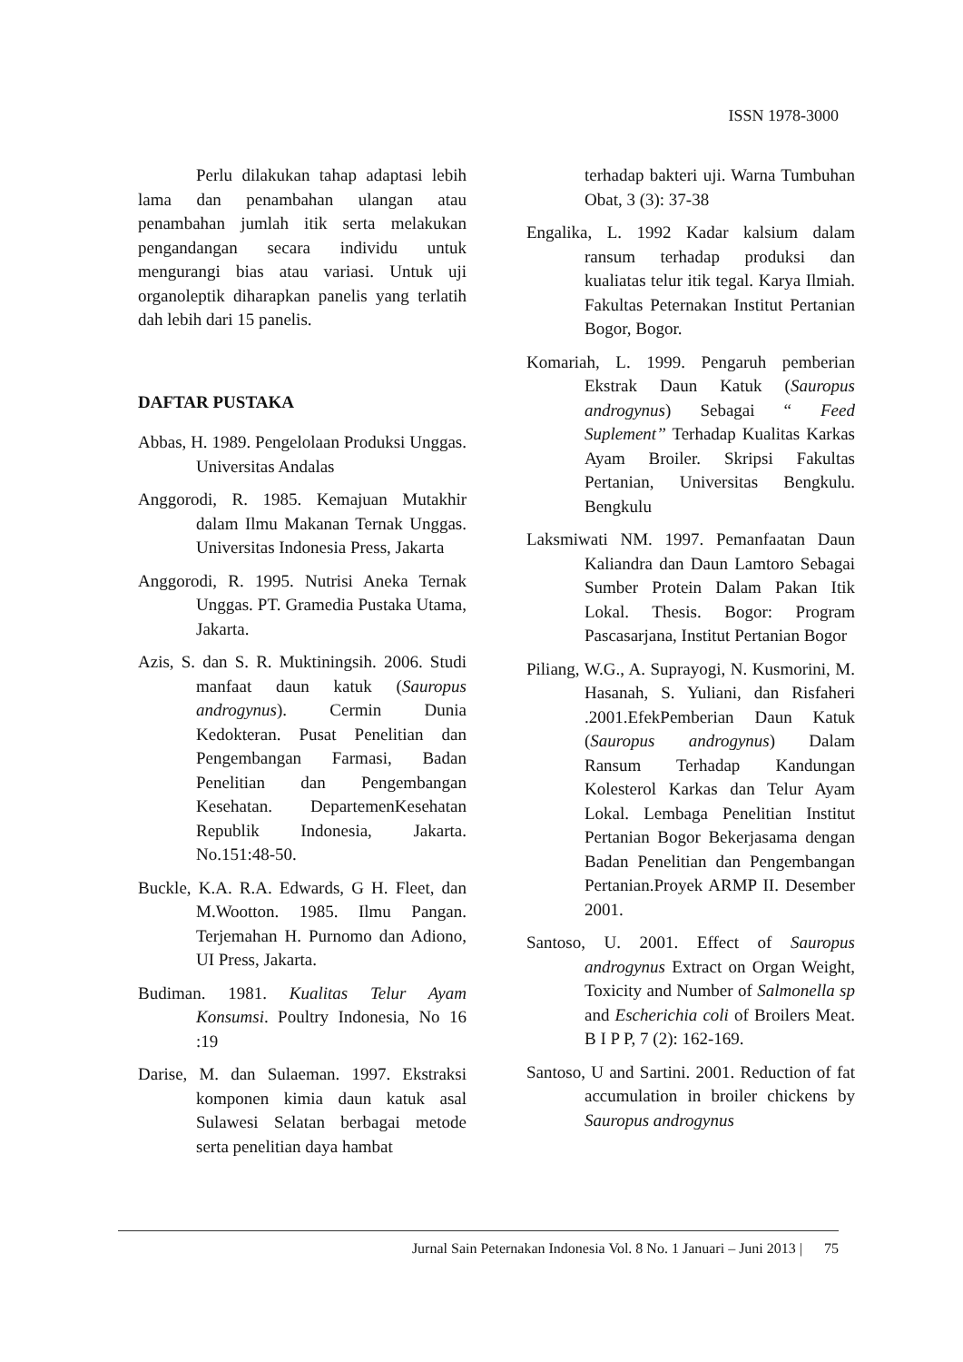ISSN 1978-3000
Perlu dilakukan tahap adaptasi lebih lama dan penambahan ulangan atau penambahan jumlah itik serta melakukan pengandangan secara individu untuk mengurangi bias atau variasi. Untuk uji organoleptik diharapkan panelis yang terlatih dah lebih dari 15 panelis.
DAFTAR PUSTAKA
Abbas, H. 1989. Pengelolaan Produksi Unggas. Universitas Andalas
Anggorodi, R. 1985. Kemajuan Mutakhir dalam Ilmu Makanan Ternak Unggas. Universitas Indonesia Press, Jakarta
Anggorodi, R. 1995. Nutrisi Aneka Ternak Unggas. PT. Gramedia Pustaka Utama, Jakarta.
Azis, S. dan S. R. Muktiningsih. 2006. Studi manfaat daun katuk (Sauropus androgynus). Cermin Dunia Kedokteran. Pusat Penelitian dan Pengembangan Farmasi, Badan Penelitian dan Pengembangan Kesehatan. DepartemenKesehatan Republik Indonesia, Jakarta. No.151:48-50.
Buckle, K.A. R.A. Edwards, G H. Fleet, dan M.Wootton. 1985. Ilmu Pangan. Terjemahan H. Purnomo dan Adiono, UI Press, Jakarta.
Budiman. 1981. Kualitas Telur Ayam Konsumsi. Poultry Indonesia, No 16 :19
Darise, M. dan Sulaeman. 1997. Ekstraksi komponen kimia daun katuk asal Sulawesi Selatan berbagai metode serta penelitian daya hambat
terhadap bakteri uji. Warna Tumbuhan Obat, 3 (3): 37-38
Engalika, L. 1992 Kadar kalsium dalam ransum terhadap produksi dan kualiatas telur itik tegal. Karya Ilmiah. Fakultas Peternakan Institut Pertanian Bogor, Bogor.
Komariah, L. 1999. Pengaruh pemberian Ekstrak Daun Katuk (Sauropus androgynus) Sebagai “ Feed Suplement’’ Terhadap Kualitas Karkas Ayam Broiler. Skripsi Fakultas Pertanian, Universitas Bengkulu. Bengkulu
Laksmiwati NM. 1997. Pemanfaatan Daun Kaliandra dan Daun Lamtoro Sebagai Sumber Protein Dalam Pakan Itik Lokal. Thesis. Bogor: Program Pascasarjana, Institut Pertanian Bogor
Piliang, W.G., A. Suprayogi, N. Kusmorini, M. Hasanah, S. Yuliani, dan Risfaheri .2001.EfekPemberian Daun Katuk (Sauropus androgynus) Dalam Ransum Terhadap Kandungan Kolesterol Karkas dan Telur Ayam Lokal. Lembaga Penelitian Institut Pertanian Bogor Bekerjasama dengan Badan Penelitian dan Pengembangan Pertanian.Proyek ARMP II. Desember 2001.
Santoso, U. 2001. Effect of Sauropus androgynus Extract on Organ Weight, Toxicity and Number of Salmonella sp and Escherichia coli of Broilers Meat. B I P P, 7 (2): 162-169.
Santoso, U and Sartini. 2001. Reduction of fat accumulation in broiler chickens by Sauropus androgynus
Jurnal Sain Peternakan Indonesia Vol. 8 No. 1 Januari – Juni 2013 | 75